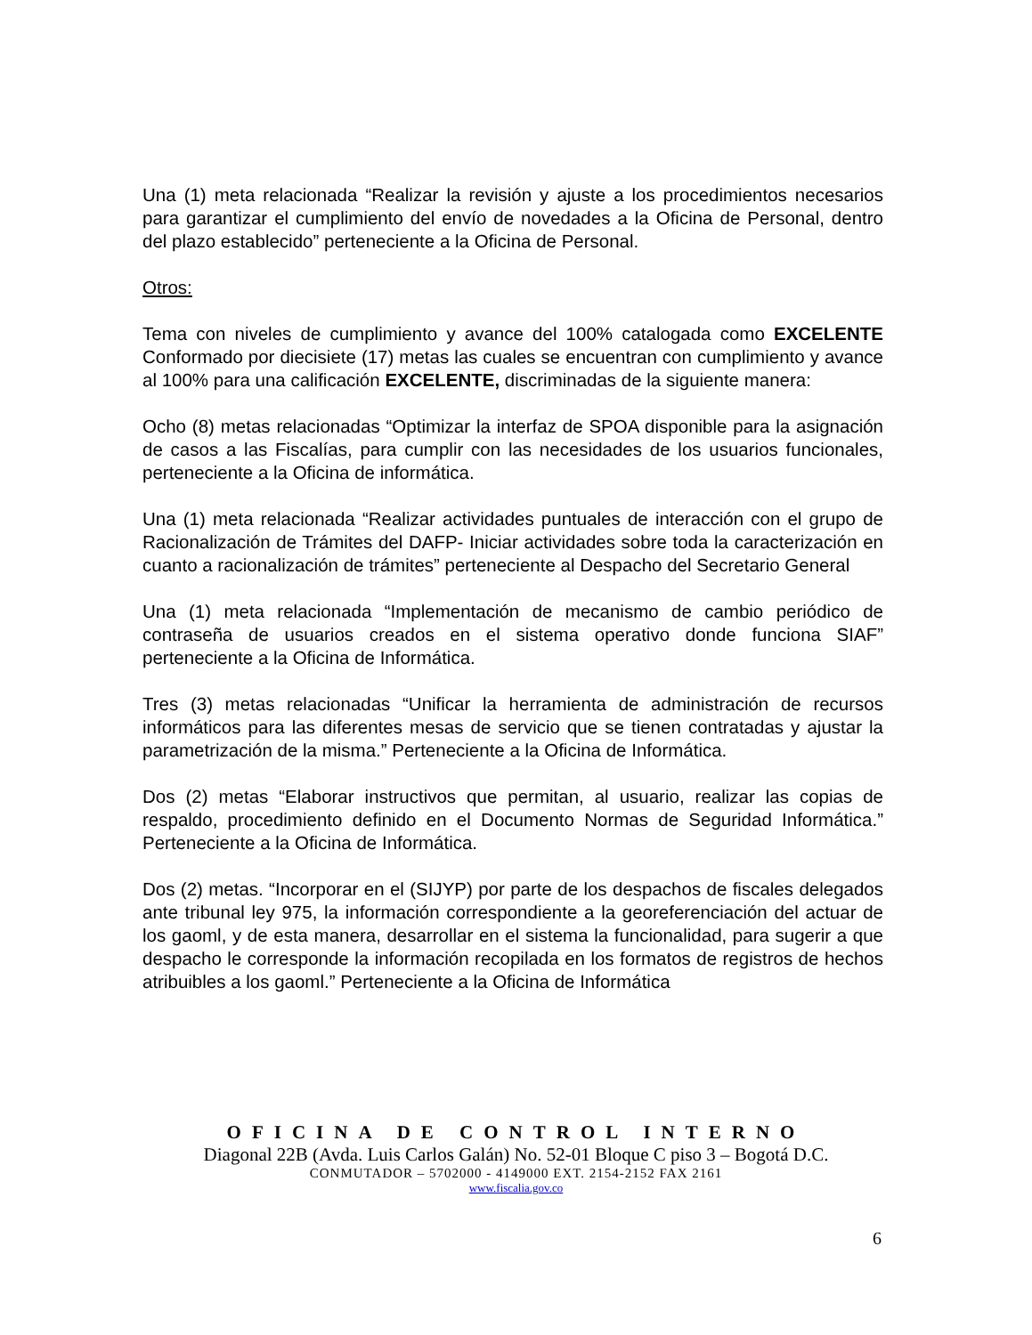Una (1) meta relacionada “Realizar la revisión y ajuste a los procedimientos necesarios para garantizar el cumplimiento del envío de novedades a la Oficina de Personal, dentro del plazo establecido” perteneciente a la Oficina de Personal.
Otros:
Tema con niveles de cumplimiento y avance del 100% catalogada como EXCELENTE Conformado por diecisiete (17) metas las cuales se encuentran con cumplimiento y avance al 100% para una calificación EXCELENTE, discriminadas de la siguiente manera:
Ocho (8) metas relacionadas “Optimizar la interfaz de SPOA disponible para la asignación de casos a las Fiscalías, para cumplir con las necesidades de los usuarios funcionales, perteneciente a la Oficina de informática.
Una (1) meta relacionada “Realizar actividades puntuales de interacción con el grupo de Racionalización de Trámites del DAFP- Iniciar actividades sobre toda la caracterización en cuanto a racionalización de trámites” perteneciente al Despacho del Secretario General
Una (1) meta relacionada “Implementación de mecanismo de cambio periódico de contraseña de usuarios creados en el sistema operativo donde funciona SIAF” perteneciente a la Oficina de Informática.
Tres (3) metas relacionadas “Unificar la herramienta de administración de recursos informáticos para las diferentes mesas de servicio que se tienen contratadas y ajustar la parametrización de la misma.” Perteneciente a la Oficina de Informática.
Dos (2) metas “Elaborar instructivos que permitan, al usuario, realizar las copias de respaldo, procedimiento definido en el Documento Normas de Seguridad Informática.” Perteneciente a la Oficina de Informática.
Dos (2) metas. “Incorporar en el (SIJYP) por parte de los despachos de fiscales delegados ante tribunal ley 975, la información correspondiente a la georeferenciación del actuar de los gaoml, y de esta manera, desarrollar en el sistema la funcionalidad, para sugerir a que despacho le corresponde la información recopilada en los formatos de registros de hechos atribuibles a los gaoml.” Perteneciente a la Oficina de Informática
OFICINA DE CONTROL INTERNO
Diagonal 22B (Avda. Luis Carlos Galán) No. 52-01 Bloque C piso 3 – Bogotá D.C.
CONMUTADOR – 5702000 - 4149000 EXT. 2154-2152 FAX 2161
www.fiscalia.gov.co
6